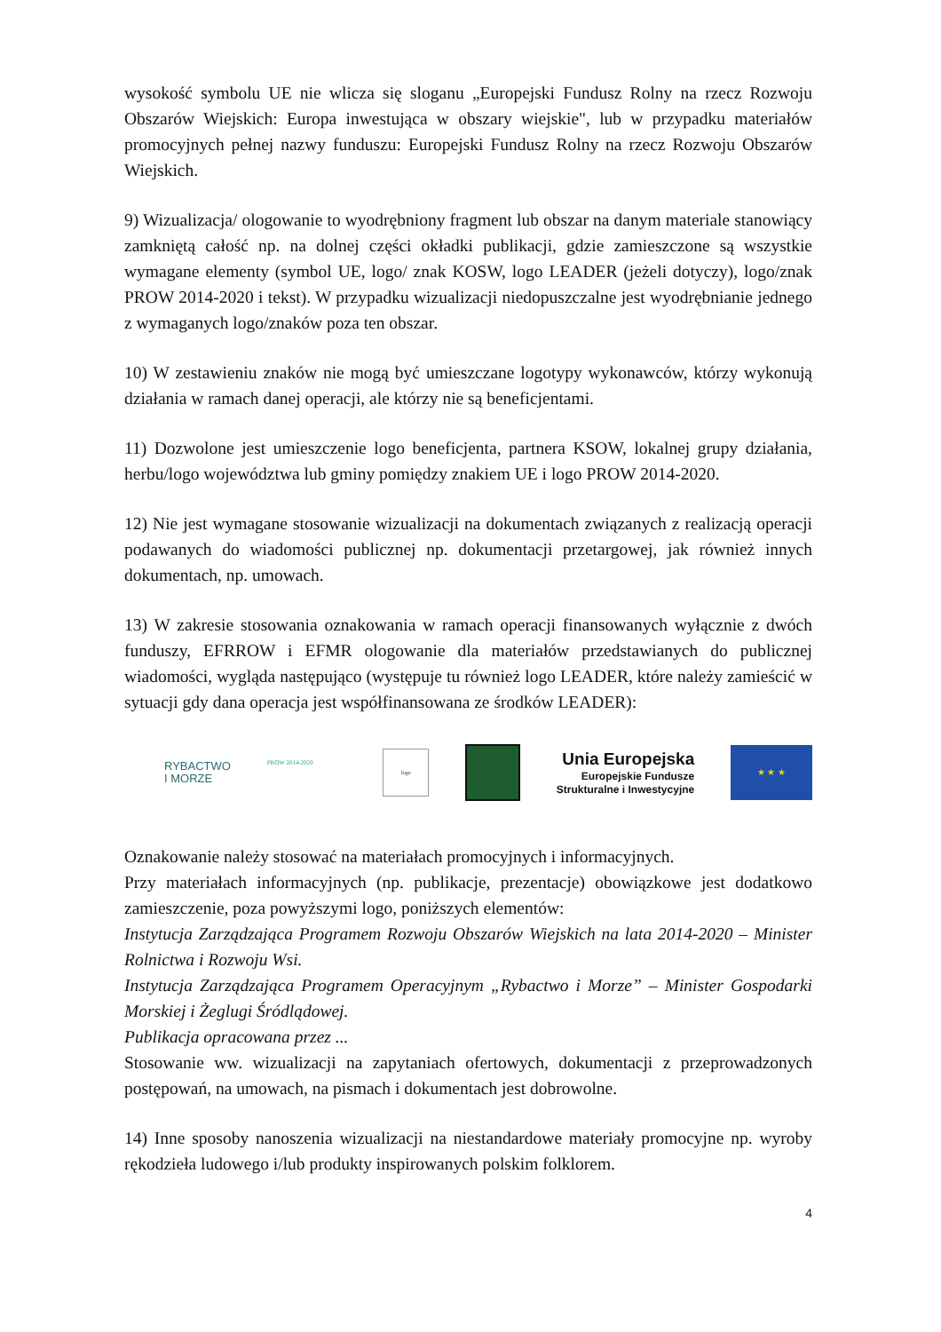wysokość symbolu UE nie wlicza się sloganu „Europejski Fundusz Rolny na rzecz Rozwoju Obszarów Wiejskich: Europa inwestująca w obszary wiejskie", lub w przypadku materiałów promocyjnych pełnej nazwy funduszu: Europejski Fundusz Rolny na rzecz Rozwoju Obszarów Wiejskich.
9) Wizualizacja/ ologowanie to wyodrębniony fragment lub obszar na danym materiale stanowiący zamkniętą całość np. na dolnej części okładki publikacji, gdzie zamieszczone są wszystkie wymagane elementy (symbol UE, logo/ znak KOSW, logo LEADER (jeżeli dotyczy), logo/znak PROW 2014-2020 i tekst). W przypadku wizualizacji niedopuszczalne jest wyodrębnianie jednego z wymaganych logo/znaków poza ten obszar.
10) W zestawieniu znaków nie mogą być umieszczane logotypy wykonawców, którzy wykonują działania w ramach danej operacji, ale którzy nie są beneficjentami.
11) Dozwolone jest umieszczenie logo beneficjenta, partnera KSOW, lokalnej grupy działania, herbu/logo województwa lub gminy pomiędzy znakiem UE i logo PROW 2014-2020.
12) Nie jest wymagane stosowanie wizualizacji na dokumentach związanych z realizacją operacji podawanych do wiadomości publicznej np. dokumentacji przetargowej, jak również innych dokumentach, np. umowach.
13) W zakresie stosowania oznakowania w ramach operacji finansowanych wyłącznie z dwóch funduszy, EFRROW i EFMR ologowanie dla materiałów przedstawianych do publicznej wiadomości, wygląda następująco (występuje tu również logo LEADER, które należy zamieścić w sytuacji gdy dana operacja jest współfinansowana ze środków LEADER):
RYBACTWO
I MORZE
PROW 2014-2020
logo
Unia Europejska
Europejskie Fundusze
Strukturalne i Inwestycyjne
★ ★ ★
Oznakowanie należy stosować na materiałach promocyjnych i informacyjnych.
Przy materiałach informacyjnych (np. publikacje, prezentacje) obowiązkowe jest dodatkowo zamieszczenie, poza powyższymi logo, poniższych elementów:
Instytucja Zarządzająca Programem Rozwoju Obszarów Wiejskich na lata 2014-2020 – Minister Rolnictwa i Rozwoju Wsi.
Instytucja Zarządzająca Programem Operacyjnym „Rybactwo i Morze” – Minister Gospodarki Morskiej i Żeglugi Śródlądowej.
Publikacja opracowana przez ...
Stosowanie ww. wizualizacji na zapytaniach ofertowych, dokumentacji z przeprowadzonych postępowań, na umowach, na pismach i dokumentach jest dobrowolne.
14) Inne sposoby nanoszenia wizualizacji na niestandardowe materiały promocyjne np. wyroby rękodzieła ludowego i/lub produkty inspirowanych polskim folklorem.
4